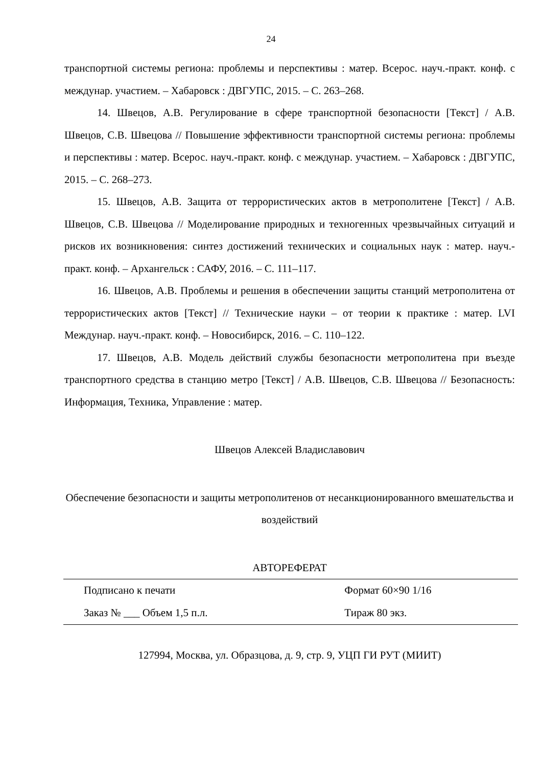24
транспортной системы региона: проблемы и перспективы : матер. Всерос. науч.-практ. конф. с междунар. участием. – Хабаровск : ДВГУПС, 2015. – С. 263–268.
14. Швецов, А.В. Регулирование в сфере транспортной безопасности [Текст] / А.В. Швецов, С.В. Швецова // Повышение эффективности транспортной системы региона: проблемы и перспективы : матер. Всерос. науч.-практ. конф. с междунар. участием. – Хабаровск : ДВГУПС, 2015. – С. 268–273.
15. Швецов, А.В. Защита от террористических актов в метрополитене [Текст] / А.В. Швецов, С.В. Швецова // Моделирование природных и техногенных чрезвычайных ситуаций и рисков их возникновения: синтез достижений технических и социальных наук : матер. науч.-практ. конф. – Архангельск : САФУ, 2016. – С. 111–117.
16. Швецов, А.В. Проблемы и решения в обеспечении защиты станций метрополитена от террористических актов [Текст] // Технические науки – от теории к практике : матер. LVI Междунар. науч.-практ. конф. – Новосибирск, 2016. – С. 110–122.
17. Швецов, А.В. Модель действий службы безопасности метрополитена при въезде транспортного средства в станцию метро [Текст] / А.В. Швецов, С.В. Швецова // Безопасность: Информация, Техника, Управление : матер.
Швецов Алексей Владиславович
Обеспечение безопасности и защиты метрополитенов от несанкционированного вмешательства и воздействий
АВТОРЕФЕРАТ
| Подписано к печати | Формат 60×90 1/16 |
| Заказ № ___ Объем 1,5 п.л. | Тираж 80 экз. |
127994, Москва, ул. Образцова, д. 9, стр. 9, УЦП ГИ РУТ (МИИТ)